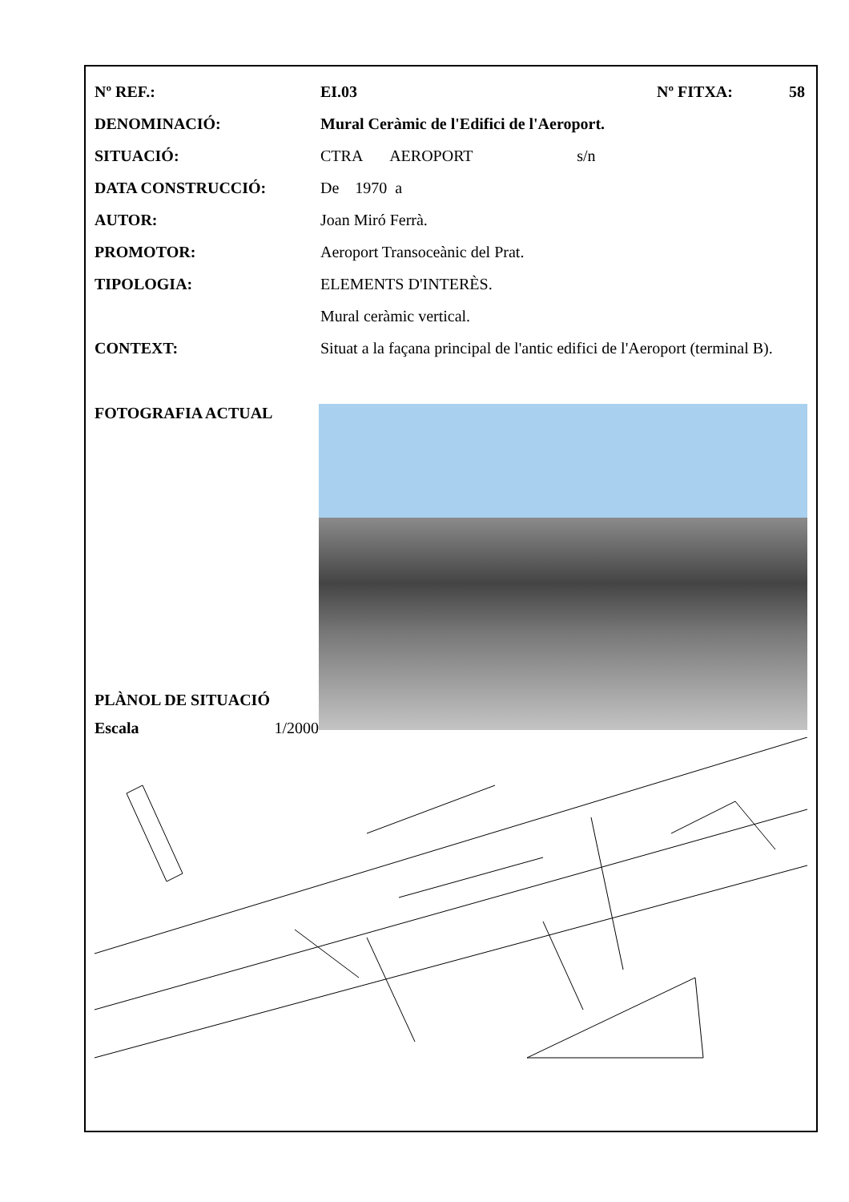Nº REF.: EI.03 Nº FITXA: 58
DENOMINACIÓ: Mural Ceràmic de l'Edifici de l'Aeroport.
SITUACIÓ: CTRA AEROPORT s/n
DATA CONSTRUCCIÓ: De 1970 a
AUTOR: Joan Miró Ferrà.
PROMOTOR: Aeroport Transoceànic del Prat.
TIPOLOGIA: ELEMENTS D'INTERÈS.
Mural ceràmic vertical.
CONTEXT: Situat a la façana principal de l'antic edifici de l'Aeroport (terminal B).
FOTOGRAFIA ACTUAL
PLÀNOL DE SITUACIÓ
Escala 1/2000